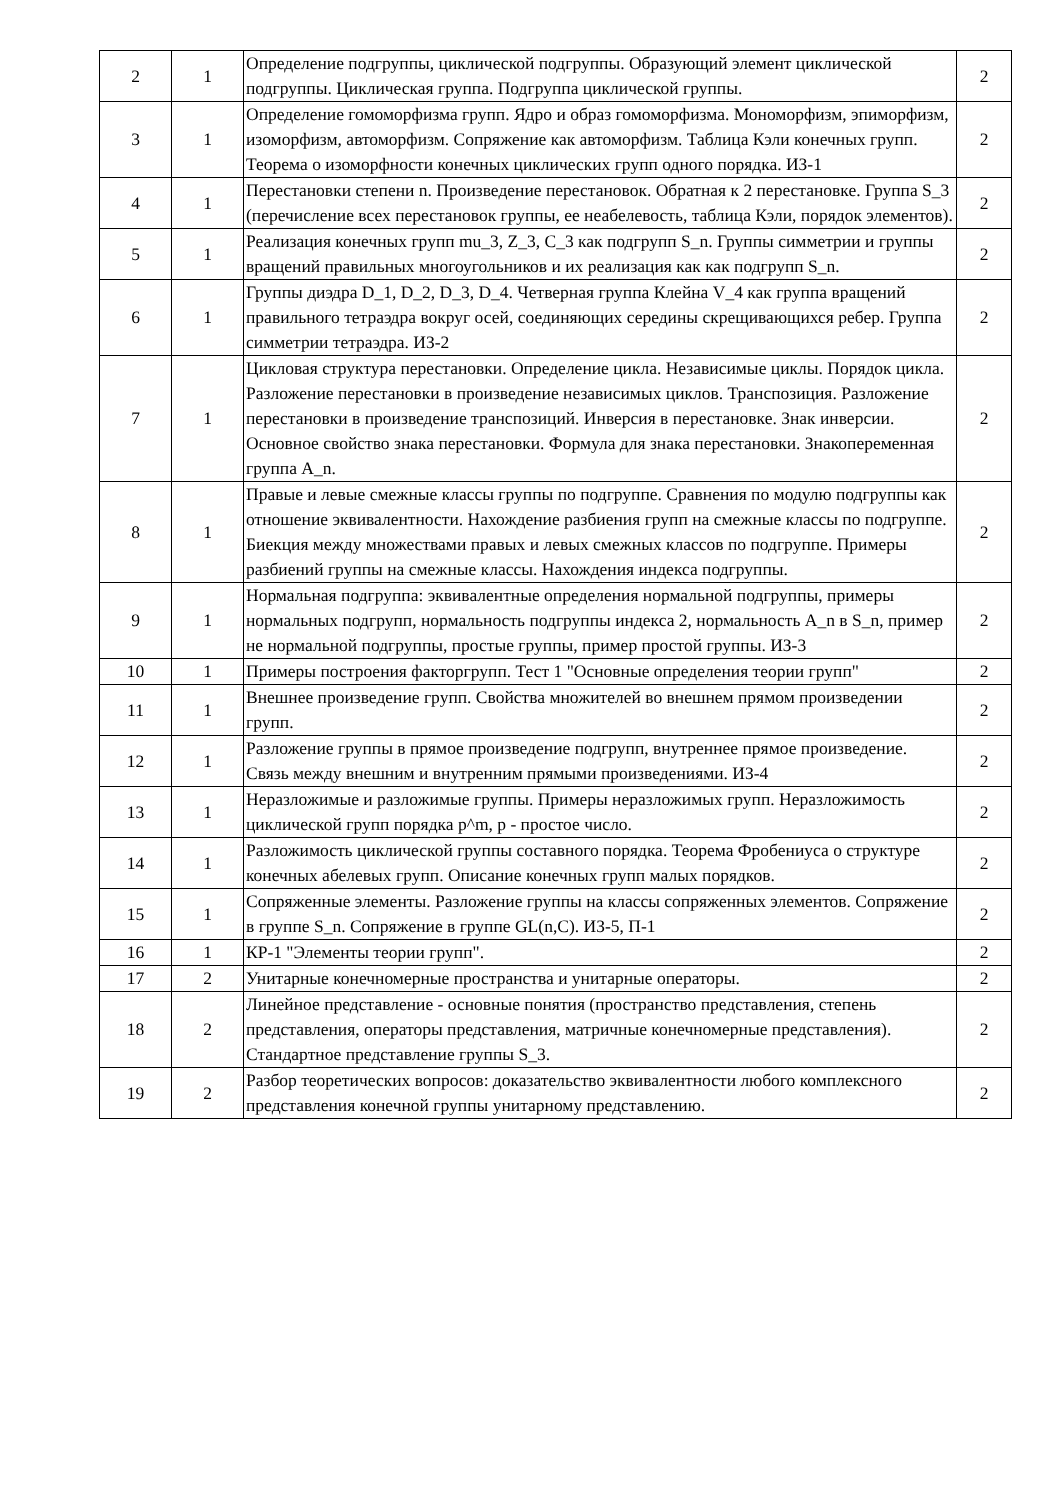| 2 | 1 | Определение подгруппы, циклической подгруппы. Образующий элемент циклической подгруппы. Циклическая группа. Подгруппа циклической группы. | 2 |
| 3 | 1 | Определение гомоморфизма групп. Ядро и образ гомоморфизма. Мономорфизм, эпиморфизм, изоморфизм, автоморфизм. Сопряжение как автоморфизм. Таблица Кэли конечных групп. Теорема о изоморфности конечных циклических групп одного порядка. ИЗ-1 | 2 |
| 4 | 1 | Перестановки степени n. Произведение перестановок. Обратная к 2 перестановке. Группа S_3 (перечисление всех перестановок группы, ее неабелевость, таблица Кэли, порядок элементов). | 2 |
| 5 | 1 | Реализация конечных групп mu_3, Z_3, C_3 как подгрупп S_n. Группы симметрии и группы вращений правильных многоугольников и их реализация как как подгрупп S_n. | 2 |
| 6 | 1 | Группы диэдра D_1, D_2, D_3, D_4. Четверная группа Клейна V_4 как группа вращений правильного тетраэдра вокруг осей, соединяющих середины скрещивающихся ребер. Группа симметрии тетраэдра. ИЗ-2 | 2 |
| 7 | 1 | Цикловая структура перестановки. Определение цикла. Независимые циклы. Порядок цикла. Разложение перестановки в произведение независимых циклов. Транспозиция. Разложение перестановки в произведение транспозиций. Инверсия в перестановке. Знак инверсии. Основное свойство знака перестановки. Формула для знака перестановки. Знакопеременная группа A_n. | 2 |
| 8 | 1 | Правые и левые смежные классы группы по подгруппе. Сравнения по модулю подгруппы как отношение эквивалентности. Нахождение разбиения групп на смежные классы по подгруппе. Биекция между множествами правых и левых смежных классов по подгруппе. Примеры разбиений группы на смежные классы. Нахождения индекса подгруппы. | 2 |
| 9 | 1 | Нормальная подгруппа: эквивалентные определения нормальной подгруппы, примеры нормальных подгрупп, нормальность подгруппы индекса 2, нормальность A_n в S_n, пример не нормальной подгруппы, простые группы, пример простой группы. ИЗ-3 | 2 |
| 10 | 1 | Примеры построения факторгрупп. Тест 1 "Основные определения теории групп" | 2 |
| 11 | 1 | Внешнее произведение групп. Свойства множителей во внешнем прямом произведении групп. | 2 |
| 12 | 1 | Разложение группы в прямое произведение подгрупп, внутреннее прямое произведение. Связь между внешним и внутренним прямыми произведениями. ИЗ-4 | 2 |
| 13 | 1 | Неразложимые и разложимые группы. Примеры неразложимых групп. Неразложимость циклической групп порядка p^m, p - простое число. | 2 |
| 14 | 1 | Разложимость циклической группы составного порядка. Теорема Фробениуса о структуре конечных абелевых групп. Описание конечных групп малых порядков. | 2 |
| 15 | 1 | Сопряженные элементы. Разложение группы на классы сопряженных элементов. Сопряжение в группе S_n. Сопряжение в группе GL(n,C). ИЗ-5, П-1 | 2 |
| 16 | 1 | КР-1 "Элементы теории групп". | 2 |
| 17 | 2 | Унитарные конечномерные пространства и унитарные операторы. | 2 |
| 18 | 2 | Линейное представление - основные понятия (пространство представления, степень представления, операторы представления, матричные конечномерные представления). Стандартное представление группы S_3. | 2 |
| 19 | 2 | Разбор теоретических вопросов: доказательство эквивалентности любого комплексного представления конечной группы унитарному представлению. | 2 |